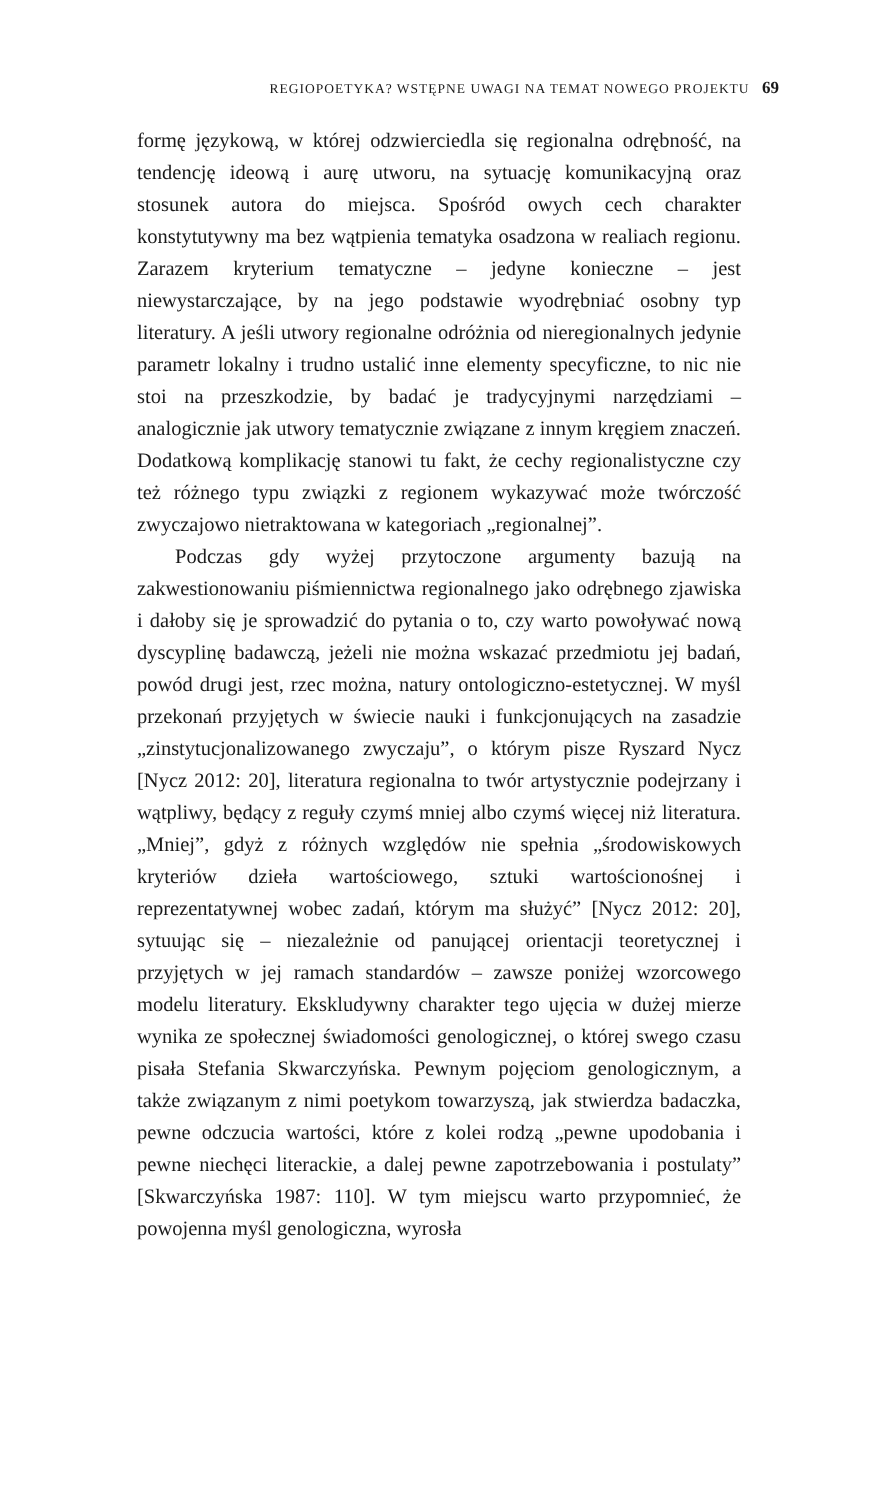REGIOPOETYKA? WSTĘPNE UWAGI NA TEMAT NOWEGO PROJEKTU 69
formę językową, w której odzwierciedla się regionalna odrębność, na tendencję ideową i aurę utworu, na sytuację komunikacyjną oraz stosunek autora do miejsca. Spośród owych cech charakter konstytutywny ma bez wątpienia tematyka osadzona w realiach regionu. Zarazem kryterium tematyczne – jedyne konieczne – jest niewystarczające, by na jego podstawie wyodrębniać osobny typ literatury. A jeśli utwory regionalne odróżnia od nieregionalnych jedynie parametr lokalny i trudno ustalić inne elementy specyficzne, to nic nie stoi na przeszkodzie, by badać je tradycyjnymi narzędziami – analogicznie jak utwory tematycznie związane z innym kręgiem znaczeń. Dodatkową komplikację stanowi tu fakt, że cechy regionalistyczne czy też różnego typu związki z regionem wykazywać może twórczość zwyczajowo nietraktowana w kategoriach „regionalnej”.
Podczas gdy wyżej przytoczone argumenty bazują na zakwestionowaniu piśmiennictwa regionalnego jako odrębnego zjawiska i dałoby się je sprowadzić do pytania o to, czy warto powoływać nową dyscyplinę badawczą, jeżeli nie można wskazać przedmiotu jej badań, powód drugi jest, rzec można, natury ontologiczno-estetycznej. W myśl przekonań przyjętych w świecie nauki i funkcjonujących na zasadzie „zinstytucjonalizowanego zwyczaju”, o którym pisze Ryszard Nycz [Nycz 2012: 20], literatura regionalna to twór artystycznie podejrzany i wątpliwy, będący z reguły czymś mniej albo czymś więcej niż literatura. „Mniej”, gdyż z różnych względów nie spełnia „środowiskowych kryteriów dzieła wartościowego, sztuki wartościonośnej i reprezentatywnej wobec zadań, którym ma służyć” [Nycz 2012: 20], sytuując się – niezależnie od panującej orientacji teoretycznej i przyjętych w jej ramach standardów – zawsze poniżej wzorcowego modelu literatury. Ekskludywny charakter tego ujęcia w dużej mierze wynika ze społecznej świadomości genologicznej, o której swego czasu pisała Stefania Skwarczyńska. Pewnym pojęciom genologicznym, a także związanym z nimi poetykom towarzyszą, jak stwierdza badaczka, pewne odczucia wartości, które z kolei rodzą „pewne upodobania i pewne niechęci literackie, a dalej pewne zapotrzebowania i postulaty” [Skwarczyńska 1987: 110]. W tym miejscu warto przypomnieć, że powojenna myśl genologiczna, wyrosła